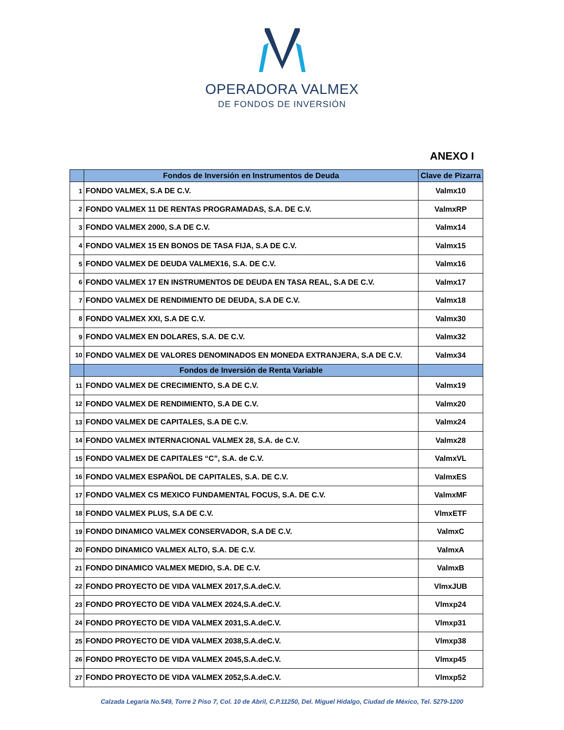OPERADORA VALMEX
DE FONDOS DE INVERSIÓN
ANEXO I
| | Fondos de Inversión en Instrumentos de Deuda | Clave de Pizarra |
| --- | --- | --- |
| 1 | FONDO VALMEX, S.A DE C.V. | Valmx10 |
| 2 | FONDO VALMEX 11 DE RENTAS PROGRAMADAS, S.A. DE C.V. | ValmxRP |
| 3 | FONDO VALMEX 2000, S.A DE C.V. | Valmx14 |
| 4 | FONDO VALMEX 15 EN BONOS DE TASA FIJA, S.A DE C.V. | Valmx15 |
| 5 | FONDO VALMEX DE DEUDA VALMEX16, S.A. DE C.V. | Valmx16 |
| 6 | FONDO VALMEX 17 EN INSTRUMENTOS DE DEUDA EN TASA REAL, S.A DE C.V. | Valmx17 |
| 7 | FONDO VALMEX DE RENDIMIENTO DE DEUDA, S.A DE C.V. | Valmx18 |
| 8 | FONDO VALMEX XXI, S.A DE C.V. | Valmx30 |
| 9 | FONDO VALMEX EN DOLARES, S.A. DE C.V. | Valmx32 |
| 10 | FONDO VALMEX DE VALORES DENOMINADOS EN MONEDA EXTRANJERA, S.A DE C.V. | Valmx34 |
| | Fondos de Inversión de Renta Variable | |
| 11 | FONDO VALMEX DE CRECIMIENTO, S.A DE C.V. | Valmx19 |
| 12 | FONDO VALMEX DE RENDIMIENTO, S.A DE C.V. | Valmx20 |
| 13 | FONDO VALMEX DE CAPITALES, S.A DE C.V. | Valmx24 |
| 14 | FONDO VALMEX INTERNACIONAL VALMEX 28, S.A. de C.V. | Valmx28 |
| 15 | FONDO VALMEX DE CAPITALES “C”, S.A. de C.V. | ValmxVL |
| 16 | FONDO VALMEX ESPAÑOL DE CAPITALES, S.A. DE C.V. | ValmxES |
| 17 | FONDO VALMEX CS MEXICO FUNDAMENTAL FOCUS, S.A. DE C.V. | ValmxMF |
| 18 | FONDO VALMEX PLUS, S.A DE C.V. | VlmxETF |
| 19 | FONDO DINAMICO VALMEX CONSERVADOR, S.A DE C.V. | ValmxC |
| 20 | FONDO DINAMICO VALMEX ALTO, S.A. DE C.V. | ValmxA |
| 21 | FONDO DINAMICO VALMEX MEDIO, S.A. DE C.V. | ValmxB |
| 22 | FONDO PROYECTO DE VIDA VALMEX 2017,S.A.deC.V. | VlmxJUB |
| 23 | FONDO PROYECTO DE VIDA VALMEX 2024,S.A.deC.V. | Vlmxp24 |
| 24 | FONDO PROYECTO DE VIDA VALMEX 2031,S.A.deC.V. | Vlmxp31 |
| 25 | FONDO PROYECTO DE VIDA VALMEX 2038,S.A.deC.V. | Vlmxp38 |
| 26 | FONDO PROYECTO DE VIDA VALMEX 2045,S.A.deC.V. | Vlmxp45 |
| 27 | FONDO PROYECTO DE VIDA VALMEX 2052,S.A.deC.V. | Vlmxp52 |
Calzada Legaría No.549, Torre 2 Piso 7, Col. 10 de Abril, C.P.11250, Del. Miguel Hidalgo, Ciudad de México, Tel. 5279-1200